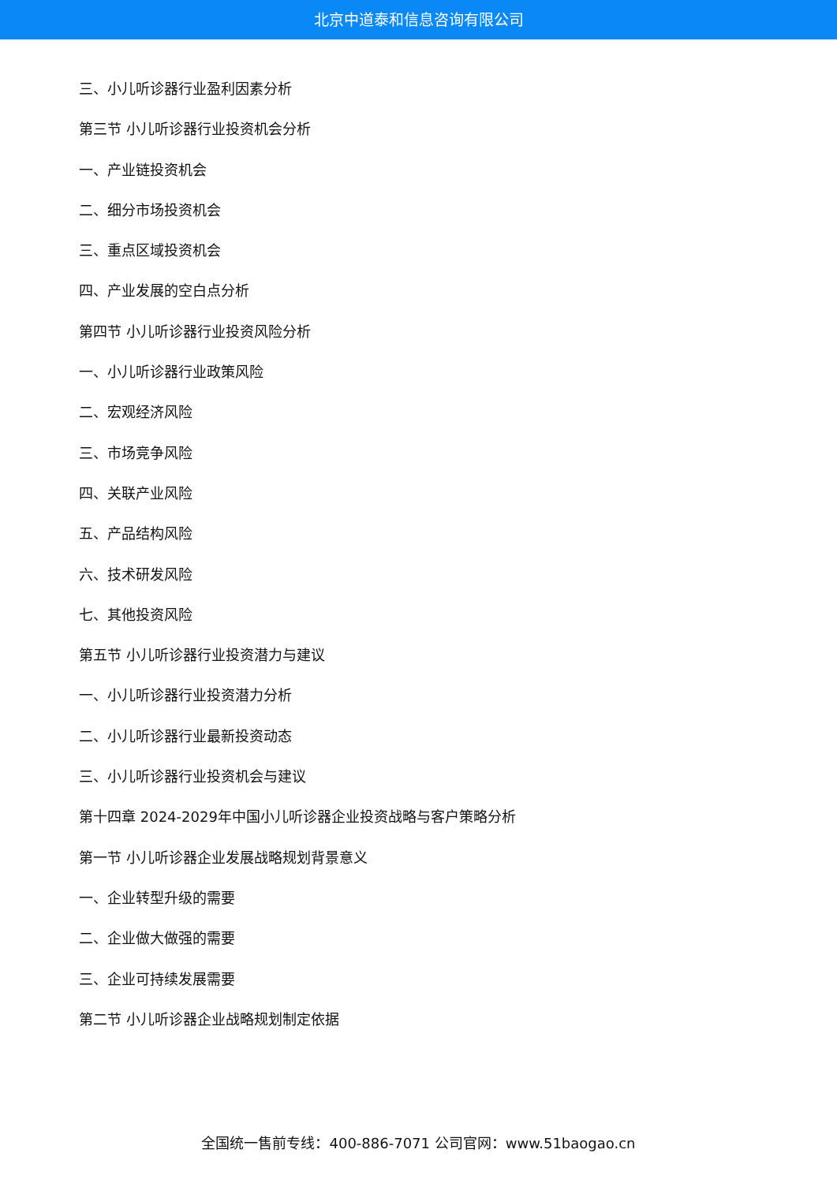北京中道泰和信息咨询有限公司
三、小儿听诊器行业盈利因素分析
第三节 小儿听诊器行业投资机会分析
一、产业链投资机会
二、细分市场投资机会
三、重点区域投资机会
四、产业发展的空白点分析
第四节 小儿听诊器行业投资风险分析
一、小儿听诊器行业政策风险
二、宏观经济风险
三、市场竞争风险
四、关联产业风险
五、产品结构风险
六、技术研发风险
七、其他投资风险
第五节 小儿听诊器行业投资潜力与建议
一、小儿听诊器行业投资潜力分析
二、小儿听诊器行业最新投资动态
三、小儿听诊器行业投资机会与建议
第十四章 2024-2029年中国小儿听诊器企业投资战略与客户策略分析
第一节 小儿听诊器企业发展战略规划背景意义
一、企业转型升级的需要
二、企业做大做强的需要
三、企业可持续发展需要
第二节 小儿听诊器企业战略规划制定依据
全国统一售前专线：400-886-7071 公司官网：www.51baogao.cn